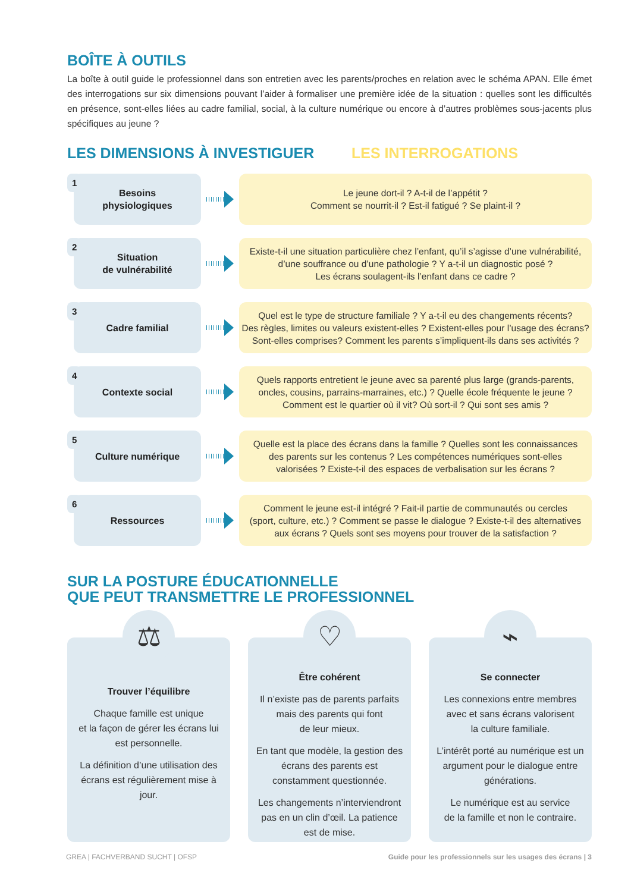BOÎTE À OUTILS
La boîte à outil guide le professionnel dans son entretien avec les parents/proches en relation avec le schéma APAN. Elle émet des interrogations sur six dimensions pouvant l’aider à formaliser une première idée de la situation : quelles sont les difficultés en présence, sont-elles liées au cadre familial, social, à la culture numérique ou encore à d’autres problèmes sous-jacents plus spécifiques au jeune ?
LES DIMENSIONS À INVESTIGUER LES INTERROGATIONS
1 Besoins
physiologiques
Le jeune dort-il ? A-t-il de l’appétit ?
Comment se nourrit-il ? Est-il fatigué ? Se plaint-il ?
2 Situation
de vulnérabilité
Existe-t-il une situation particulière chez l’enfant, qu’il s’agisse d’une vulnérabilité,
d’une souffrance ou d’une pathologie ? Y a-t-il un diagnostic posé ?
Les écrans soulagent-ils l’enfant dans ce cadre ?
3 Cadre familial
Quel est le type de structure familiale ? Y a-t-il eu des changements récents?
Des règles, limites ou valeurs existent-elles ? Existent-elles pour l’usage des écrans?
Sont-elles comprises? Comment les parents s’impliquent-ils dans ses activités ?
4 Contexte social
Quels rapports entretient le jeune avec sa parenté plus large (grands-parents,
oncles, cousins, parrains-marraines, etc.) ? Quelle école fréquente le jeune ?
Comment est le quartier où il vit? Où sort-il ? Qui sont ses amis ?
5 Culture numérique
Quelle est la place des écrans dans la famille ? Quelles sont les connaissances
des parents sur les contenus ? Les compétences numériques sont-elles
valorisées ? Existe-t-il des espaces de verbalisation sur les écrans ?
6 Ressources
Comment le jeune est-il intégré ? Fait-il partie de communautés ou cercles
(sport, culture, etc.) ? Comment se passe le dialogue ? Existe-t-il des alternatives
aux écrans ? Quels sont ses moyens pour trouver de la satisfaction ?
SUR LA POSTURE ÉDUCATIONNELLE
QUE PEUT TRANSMETTRE LE PROFESSIONNEL
⚖
Trouver l’équilibre
Chaque famille est unique
et la façon de gérer les écrans lui est personnelle.
La définition d’une utilisation des écrans est régulièrement mise à jour.
♡
Être cohérent
Il n’existe pas de parents parfaits mais des parents qui font
de leur mieux.
En tant que modèle, la gestion des écrans des parents est constamment questionnée.
Les changements n’interviendront pas en un clin d’œil. La patience est de mise.
⌁
Se connecter
Les connexions entre membres avec et sans écrans valorisent
la culture familiale.
L’intérêt porté au numérique est un argument pour le dialogue entre générations.
Le numérique est au service
de la famille et non le contraire.
GREA | FACHVERBAND SUCHT | OFSP Guide pour les professionnels sur les usages des écrans | 3